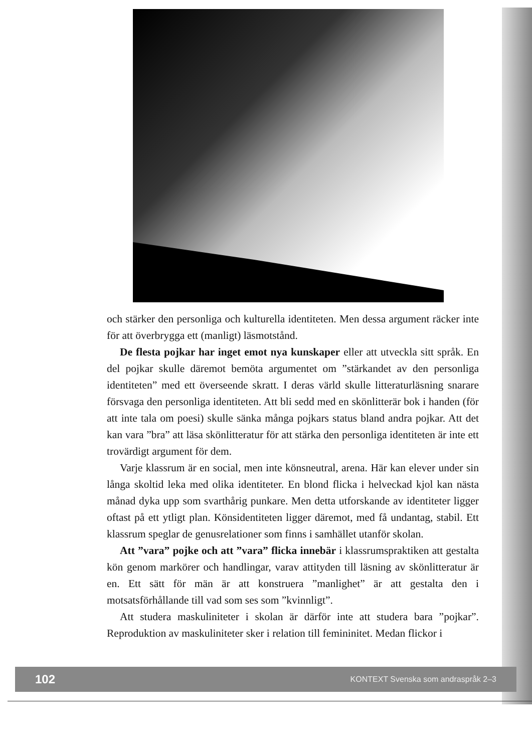och stärker den personliga och kulturella identiteten. Men dessa argument räcker inte för att överbrygga ett (manligt) läsmotstånd.
De flesta pojkar har inget emot nya kunskaper eller att utveckla sitt språk. En del pojkar skulle däremot bemöta argumentet om ”stärkandet av den personliga identiteten” med ett överseende skratt. I deras värld skulle litteraturläsning snarare försvaga den personliga identiteten. Att bli sedd med en skönlitterär bok i handen (för att inte tala om poesi) skulle sänka många pojkars status bland andra pojkar. Att det kan vara ”bra” att läsa skönlitteratur för att stärka den personliga identiteten är inte ett trovärdigt argument för dem.
Varje klassrum är en social, men inte könsneutral, arena. Här kan elever under sin långa skoltid leka med olika identiteter. En blond flicka i helveckad kjol kan nästa månad dyka upp som svarthårig punkare. Men detta utforskande av identiteter ligger oftast på ett ytligt plan. Könsidentiteten ligger däremot, med få undantag, stabil. Ett klassrum speglar de genusrelationer som finns i samhället utanför skolan.
Att ”vara” pojke och att ”vara” flicka innebär i klassrumspraktiken att gestalta kön genom markörer och handlingar, varav attityden till läsning av skönlitteratur är en. Ett sätt för män är att konstruera ”manlighet” är att gestalta den i motsatsförhållande till vad som ses som ”kvinnligt”.
Att studera maskuliniteter i skolan är därför inte att studera bara ”pojkar”. Reproduktion av maskuliniteter sker i relation till femininitet. Medan flickor i
102 KONTEXT Svenska som andraspråk 2–3